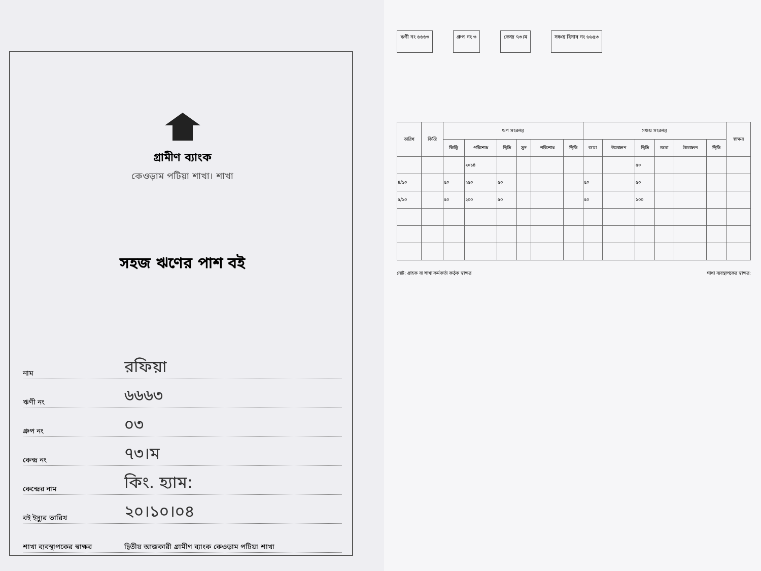গ্রামীণ ব্যাংক
কেওড়াম পটিয়া শাখা। শাখা
সহজ ঋণের পাশ বই
নাম রফিয়া
ঋণী নং ৬৬৬৩
গ্রুপ নং ০৩
কেন্দ্র নং ৭৩।ম
কেন্দ্রের নাম কিং. হ্যাম:
বই ইস্যুর তারিখ ২০।১০।০৪
শাখা ব্যবস্থাপকের স্বাক্ষর দ্বিতীয় আজকারী গ্রামীণ ব্যাংক কেওড়াম পটিয়া শাখা
ঋণী নং ৬৬৬৩ গ্রুপ নং ৩ কেন্দ্র ৭৩।ম সঞ্চয় হিসাব নং ৬৬৫৩
| তারিখ | কিস্তি | ঋণ সংক্রান্ত | | | | | | সঞ্চয় সংক্রান্ত | | | | | | স্বাক্ষর |
| --- | --- | --- | --- | --- | --- | --- | --- | --- | --- | --- | --- | --- | --- | --- |
| | | কিস্তি | পরিশোধ | স্থিতি | সুদ | পরিশোধ | স্থিতি | জমা | উত্তোলন | স্থিতি | জমা | উত্তোলন | স্থিতি | |
| | | | ২০১৪ | | | | | | | ৫০ | | | | |
| ৪/১০ | | ৫০ | ২৫০ | ৫০ | | | | ৫০ | | ৫০ | | | | |
| ৫/১০ | | ৫০ | ২০০ | ৫০ | | | | ৫০ | | ১০০ | | | | |
নোট: গ্রাহক বা শাখা কর্মকর্তা কর্তৃক স্বাক্ষর শাখা ব্যবস্থাপকের স্বাক্ষর: